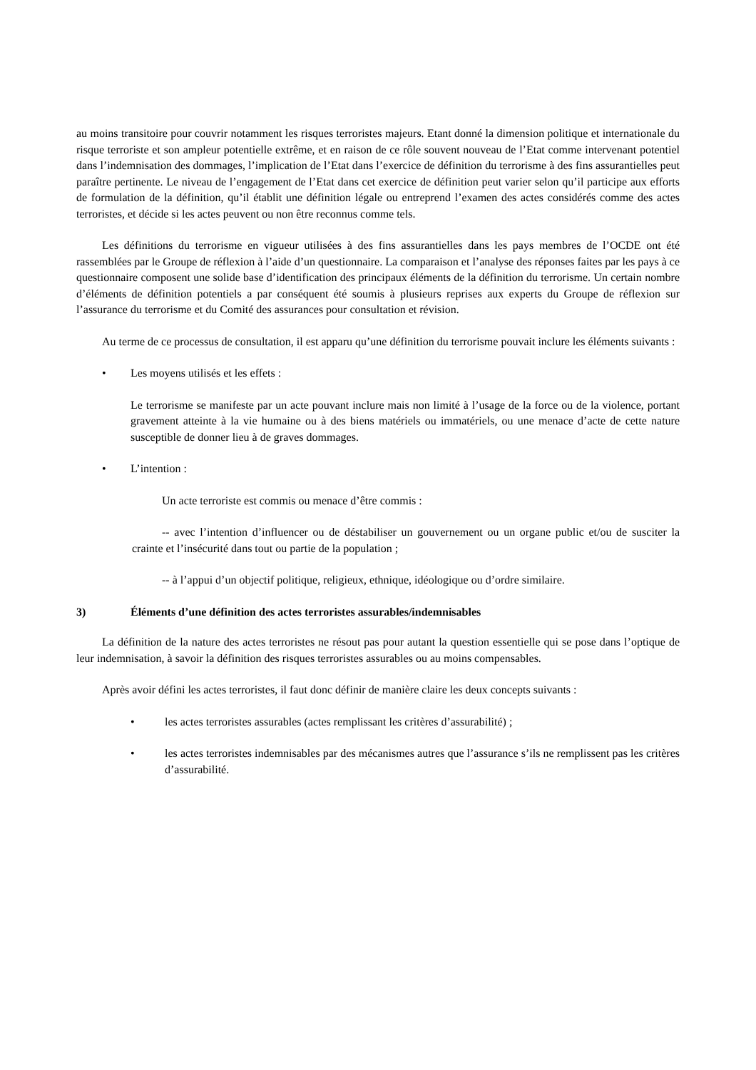au moins transitoire pour couvrir notamment les risques terroristes majeurs. Etant donné la dimension politique et internationale du risque terroriste et son ampleur potentielle extrême, et en raison de ce rôle souvent nouveau de l’Etat comme intervenant potentiel dans l’indemnisation des dommages, l’implication de l’Etat dans l’exercice de définition du terrorisme à des fins assurantielles peut paraître pertinente. Le niveau de l’engagement de l’Etat dans cet exercice de définition peut varier selon qu’il participe aux efforts de formulation de la définition, qu’il établit une définition légale ou entreprend l’examen des actes considérés comme des actes terroristes, et décide si les actes peuvent ou non être reconnus comme tels.
Les définitions du terrorisme en vigueur utilisées à des fins assurantielles dans les pays membres de l’OCDE ont été rassemblées par le Groupe de réflexion à l’aide d’un questionnaire. La comparaison et l’analyse des réponses faites par les pays à ce questionnaire composent une solide base d’identification des principaux éléments de la définition du terrorisme. Un certain nombre d’éléments de définition potentiels a par conséquent été soumis à plusieurs reprises aux experts du Groupe de réflexion sur l’assurance du terrorisme et du Comité des assurances pour consultation et révision.
Au terme de ce processus de consultation, il est apparu qu’une définition du terrorisme pouvait inclure les éléments suivants :
• Les moyens utilisés et les effets :
Le terrorisme se manifeste par un acte pouvant inclure mais non limité à l’usage de la force ou de la violence, portant gravement atteinte à la vie humaine ou à des biens matériels ou immatériels, ou une menace d’acte de cette nature susceptible de donner lieu à de graves dommages.
• L’intention :
Un acte terroriste est commis ou menace d’être commis :
-- avec l’intention d’influencer ou de déstabiliser un gouvernement ou un organe public et/ou de susciter la crainte et l’insécurité dans tout ou partie de la population ;
-- à l’appui d’un objectif politique, religieux, ethnique, idéologique ou d’ordre similaire.
3) Éléments d’une définition des actes terroristes assurables/indemnisables
La définition de la nature des actes terroristes ne résout pas pour autant la question essentielle qui se pose dans l’optique de leur indemnisation, à savoir la définition des risques terroristes assurables ou au moins compensables.
Après avoir défini les actes terroristes, il faut donc définir de manière claire les deux concepts suivants :
• les actes terroristes assurables (actes remplissant les critères d’assurabilité) ;
• les actes terroristes indemnisables par des mécanismes autres que l’assurance s’ils ne remplissent pas les critères d’assurabilité.